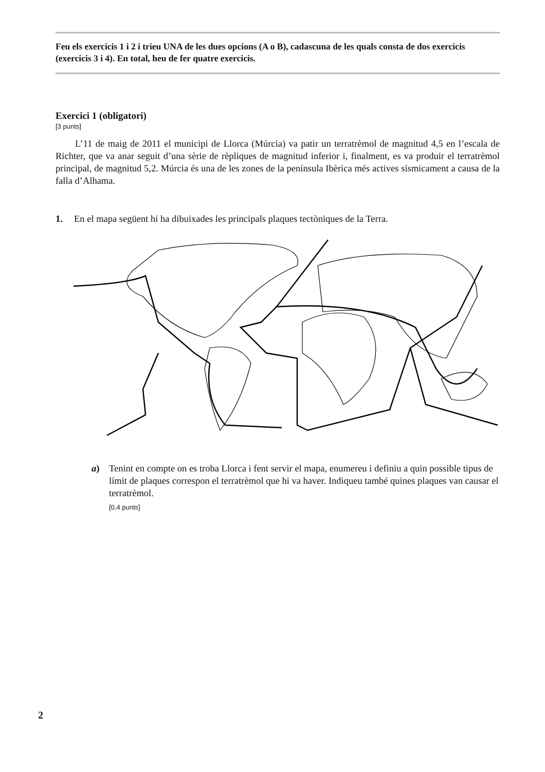Feu els exercicis 1 i 2 i trieu UNA de les dues opcions (A o B), cadascuna de les quals consta de dos exercicis (exercicis 3 i 4). En total, heu de fer quatre exercicis.
Exercici 1 (obligatori)
[3 punts]
L’11 de maig de 2011 el municipi de Llorca (Múrcia) va patir un terratrèmol de magnitud 4,5 en l’escala de Richter, que va anar seguit d’una sèrie de rèpliques de magnitud inferior i, finalment, es va produir el terratrèmol principal, de magnitud 5,2. Múrcia és una de les zones de la península Ibèrica més actives sísmicament a causa de la falla d’Alhama.
1. En el mapa següent hi ha dibuixades les principals plaques tectòniques de la Terra.
a) Tenint en compte on es troba Llorca i fent servir el mapa, enumereu i definiu a quin possible tipus de límit de plaques correspon el terratrèmol que hi va haver. Indiqueu també quines plaques van causar el terratrèmol.
[0,4 punts]
2